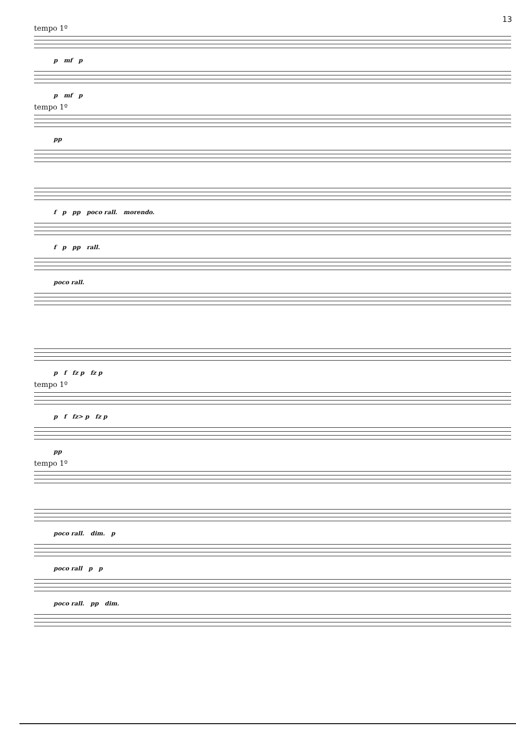13
tempo 1º
p mf p
p mf p
tempo 1º
pp
f p pp poco rall. morendo.
f p pp rall.
poco rall.
p f fz p fz p
tempo 1º
p f fz> p fz p
pp
tempo 1º
poco rall. dim. p
poco rall p p
poco rall. pp dim.